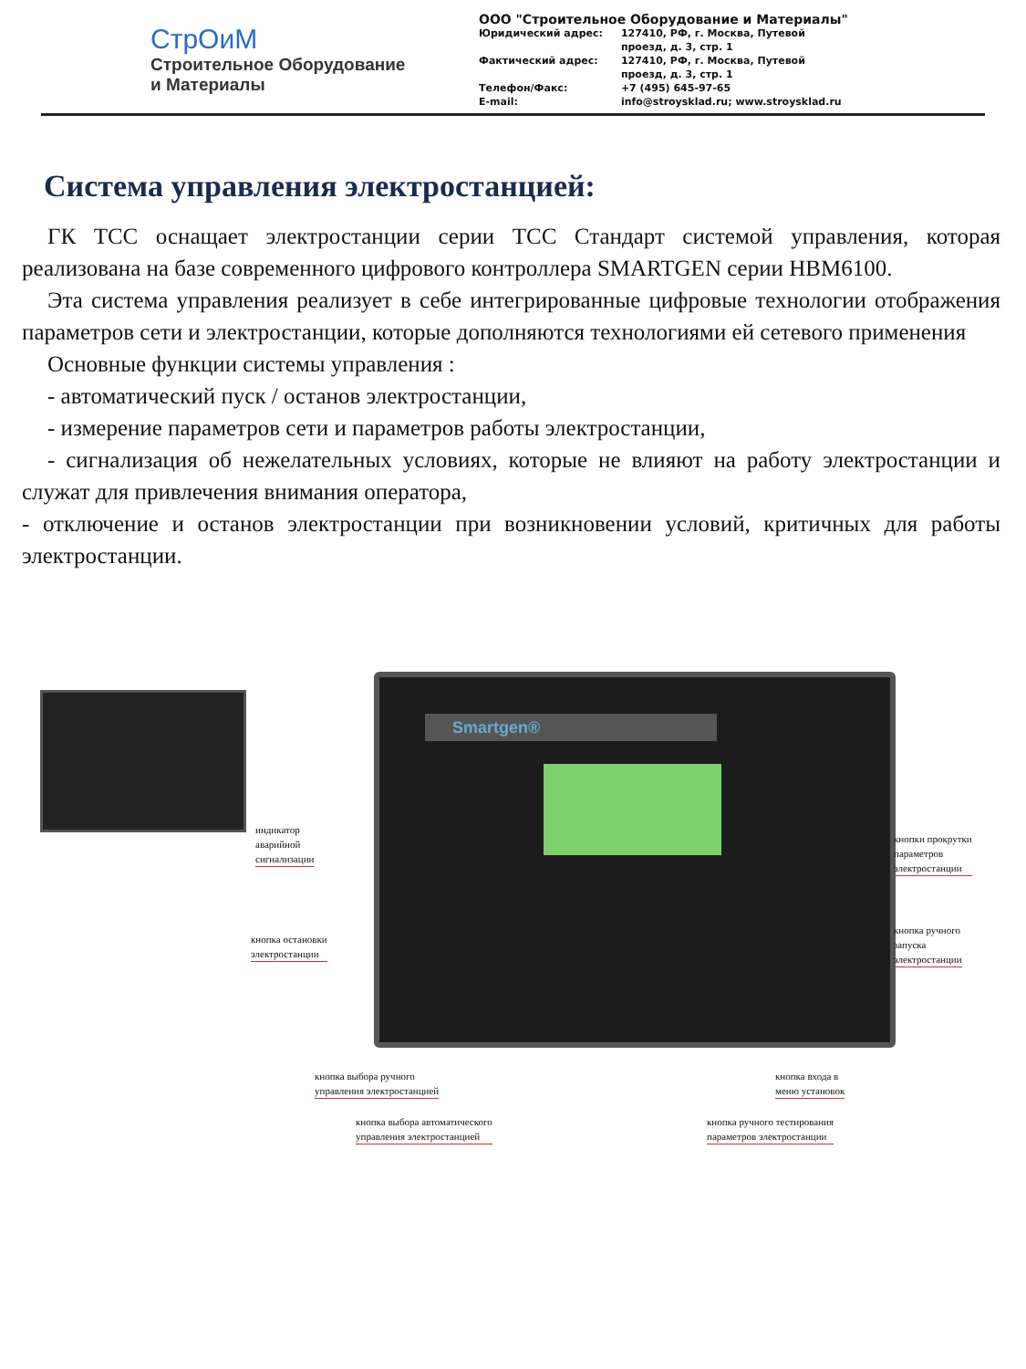СтрОиМ
Строительное Оборудование
и Материалы
ООО "Строительное Оборудование и Материалы"
| Юридический адрес: | 127410, РФ, г. Москва, Путевой проезд, д. 3, стр. 1 |
| Фактический адрес: | 127410, РФ, г. Москва, Путевой проезд, д. 3, стр. 1 |
| Телефон/Факс: E-mail: | +7 (495) 645-97-65 info@stroysklad.ru; www.stroysklad.ru |
Система управления электростанцией:
ГК ТСС оснащает электростанции серии ТСС Стандарт системой управления, которая реализована на базе современного цифрового контроллера SMARTGEN серии HBM6100.
Эта система управления реализует в себе интегрированные цифровые технологии отображения параметров сети и электростанции, которые дополняются технологиями ей сетевого применения
Основные функции системы управления :
- автоматический пуск / останов электростанции,
- измерение параметров сети и параметров работы электростанции,
- сигнализация об нежелательных условиях, которые не влияют на работу электростанции и служат для привлечения внимания оператора,
- отключение и останов электростанции при возникновении условий, критичных для работы электростанции.
Smartgen®
индикатор
аварийной
сигнализации
кнопки прокрутки
параметров
электростанции
кнопка остановки
электростанции
кнопка ручного
запуска
электростанции
кнопка выбора ручного
управления электростанцией
кнопка входа в
меню установок
кнопка выбора автоматического
управления электростанцией
кнопка ручного тестирования
параметров электростанции